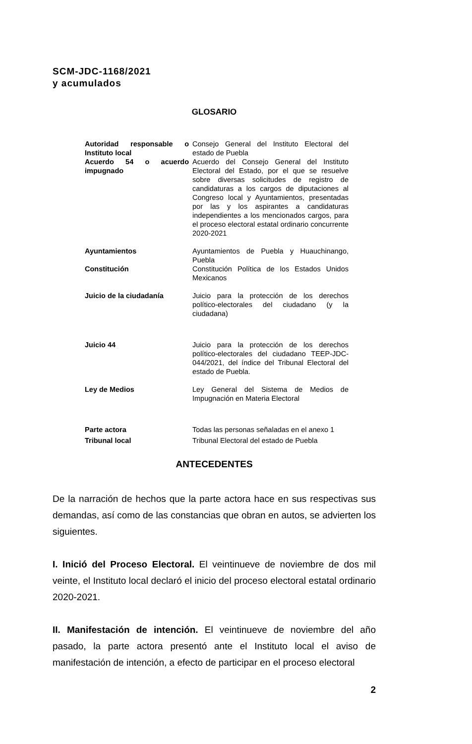SCM-JDC-1168/2021
y acumulados
GLOSARIO
| Autoridad responsable o Instituto local | Consejo General del Instituto Electoral del estado de Puebla |
| Acuerdo 54 o acuerdo impugnado | Acuerdo del Consejo General del Instituto Electoral del Estado, por el que se resuelve sobre diversas solicitudes de registro de candidaturas a los cargos de diputaciones al Congreso local y Ayuntamientos, presentadas por las y los aspirantes a candidaturas independientes a los mencionados cargos, para el proceso electoral estatal ordinario concurrente 2020-2021 |
| Ayuntamientos | Ayuntamientos de Puebla y Huauchinango, Puebla |
| Constitución | Constitución Política de los Estados Unidos Mexicanos |
| Juicio de la ciudadanía | Juicio para la protección de los derechos político-electorales del ciudadano (y la ciudadana) |
| Juicio 44 | Juicio para la protección de los derechos político-electorales del ciudadano TEEP-JDC-044/2021, del índice del Tribunal Electoral del estado de Puebla. |
| Ley de Medios | Ley General del Sistema de Medios de Impugnación en Materia Electoral |
| Parte actora | Todas las personas señaladas en el anexo 1 |
| Tribunal local | Tribunal Electoral del estado de Puebla |
ANTECEDENTES
De la narración de hechos que la parte actora hace en sus respectivas sus demandas, así como de las constancias que obran en autos, se advierten los siguientes.
I. Inició del Proceso Electoral. El veintinueve de noviembre de dos mil veinte, el Instituto local declaró el inicio del proceso electoral estatal ordinario 2020-2021.
II. Manifestación de intención. El veintinueve de noviembre del año pasado, la parte actora presentó ante el Instituto local el aviso de manifestación de intención, a efecto de participar en el proceso electoral
2